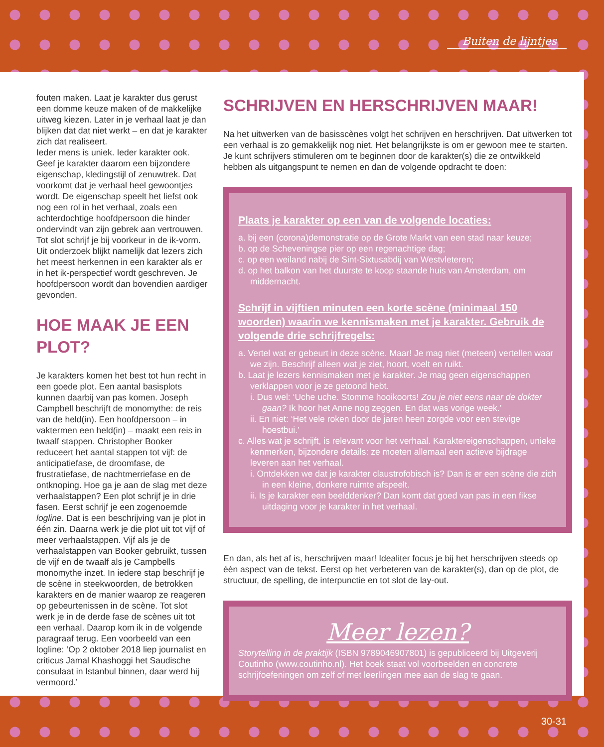Buiten de lijntjes
fouten maken. Laat je karakter dus gerust een domme keuze maken of de makkelijke uitweg kiezen. Later in je verhaal laat je dan blijken dat dat niet werkt – en dat je karakter zich dat realiseert.
Ieder mens is uniek. Ieder karakter ook. Geef je karakter daarom een bijzondere eigenschap, kledingstijl of zenuwtrek. Dat voorkomt dat je verhaal heel gewoontjes wordt. De eigenschap speelt het liefst ook nog een rol in het verhaal, zoals een achterdochtige hoofdpersoon die hinder ondervindt van zijn gebrek aan vertrouwen. Tot slot schrijf je bij voorkeur in de ik-vorm. Uit onderzoek blijkt namelijk dat lezers zich het meest herkennen in een karakter als er in het ik-perspectief wordt geschreven. Je hoofdpersoon wordt dan bovendien aardiger gevonden.
HOE MAAK JE EEN PLOT?
Je karakters komen het best tot hun recht in een goede plot. Een aantal basisplots kunnen daarbij van pas komen. Joseph Campbell beschrijft de monomythe: de reis van de held(in). Een hoofdpersoon – in vaktermen een held(in) – maakt een reis in twaalf stappen. Christopher Booker reduceert het aantal stappen tot vijf: de anticipatiefase, de droomfase, de frustratiefase, de nachtmerriefase en de ontknoping. Hoe ga je aan de slag met deze verhaalstappen? Een plot schrijf je in drie fasen. Eerst schrijf je een zogenoemde logline. Dat is een beschrijving van je plot in één zin. Daarna werk je die plot uit tot vijf of meer verhaalstappen. Vijf als je de verhaalstappen van Booker gebruikt, tussen de vijf en de twaalf als je Campbells monomythe inzet. In iedere stap beschrijf je de scène in steekwoorden, de betrokken karakters en de manier waarop ze reageren op gebeurtenissen in de scène. Tot slot werk je in de derde fase de scènes uit tot een verhaal. Daarop kom ik in de volgende paragraaf terug. Een voorbeeld van een logline: ‘Op 2 oktober 2018 liep journalist en criticus Jamal Khashoggi het Saudische consulaat in Istanbul binnen, daar werd hij vermoord.’
SCHRIJVEN EN HERSCHRIJVEN MAAR!
Na het uitwerken van de basisscènes volgt het schrijven en herschrijven. Dat uitwerken tot een verhaal is zo gemakkelijk nog niet. Het belangrijkste is om er gewoon mee te starten. Je kunt schrijvers stimuleren om te beginnen door de karakter(s) die ze ontwikkeld hebben als uitgangspunt te nemen en dan de volgende opdracht te doen:
Plaats je karakter op een van de volgende locaties:
a. bij een (corona)demonstratie op de Grote Markt van een stad naar keuze;
b. op de Scheveningse pier op een regenachtige dag;
c. op een weiland nabij de Sint-Sixtusabdij van Westvleteren;
d. op het balkon van het duurste te koop staande huis van Amsterdam, om middernacht.
Schrijf in vijftien minuten een korte scène (minimaal 150 woorden) waarin we kennismaken met je karakter. Gebruik de volgende drie schrijfregels:
a. Vertel wat er gebeurt in deze scène. Maar! Je mag niet (meteen) vertellen waar we zijn. Beschrijf alleen wat je ziet, hoort, voelt en ruikt.
b. Laat je lezers kennismaken met je karakter. Je mag geen eigenschappen verklappen voor je ze getoond hebt.
i. Dus wel: ‘Uche uche. Stomme hooikoorts! Zou je niet eens naar de dokter gaan? Ik hoor het Anne nog zeggen. En dat was vorige week.’
ii. En niet: ‘Het vele roken door de jaren heen zorgde voor een stevige hoestbui.’
c. Alles wat je schrijft, is relevant voor het verhaal. Karaktereigenschappen, unieke kenmerken, bijzondere details: ze moeten allemaal een actieve bijdrage leveren aan het verhaal.
i. Ontdekken we dat je karakter claustrofobisch is? Dan is er een scène die zich in een kleine, donkere ruimte afspeelt.
ii. Is je karakter een beelddenker? Dan komt dat goed van pas in een fikse uitdaging voor je karakter in het verhaal.
En dan, als het af is, herschrijven maar! Idealiter focus je bij het herschrijven steeds op één aspect van de tekst. Eerst op het verbeteren van de karakter(s), dan op de plot, de structuur, de spelling, de interpunctie en tot slot de lay-out.
Meer lezen?
Storytelling in de praktijk (ISBN 9789046907801) is gepubliceerd bij Uitgeverij Coutinho (www.coutinho.nl). Het boek staat vol voorbeelden en concrete schrijfoefeningen om zelf of met leerlingen mee aan de slag te gaan.
30-31